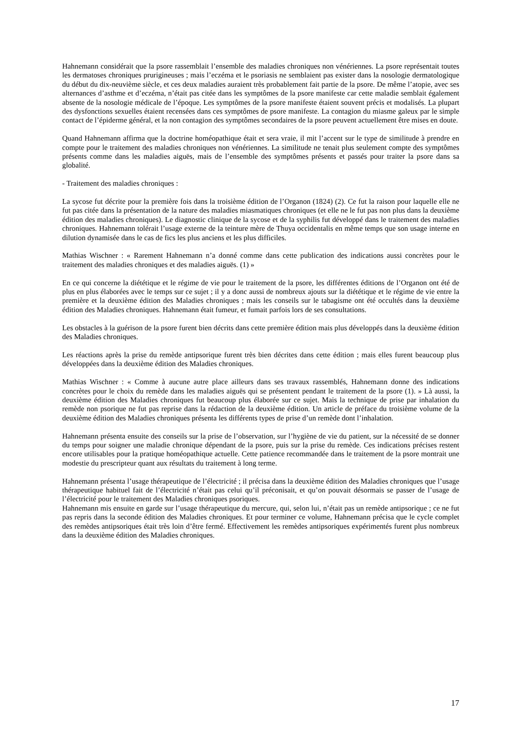Hahnemann considérait que la psore rassemblait l’ensemble des maladies chroniques non vénériennes. La psore représentait toutes les dermatoses chroniques prurigineuses ; mais l’eczéma et le psoriasis ne semblaient pas exister dans la nosologie dermatologique du début du dix-neuvième siècle, et ces deux maladies auraient très probablement fait partie de la psore. De même l’atopie, avec ses alternances d’asthme et d’eczéma, n’était pas citée dans les symptômes de la psore manifeste car cette maladie semblait également absente de la nosologie médicale de l’époque. Les symptômes de la psore manifeste étaient souvent précis et modalisés. La plupart des dysfonctions sexuelles étaient recensées dans ces symptômes de psore manifeste. La contagion du miasme galeux par le simple contact de l’épiderme général, et la non contagion des symptômes secondaires de la psore peuvent actuellement être mises en doute.
Quand Hahnemann affirma que la doctrine homéopathique était et sera vraie, il mit l’accent sur le type de similitude à prendre en compte pour le traitement des maladies chroniques non vénériennes. La similitude ne tenait plus seulement compte des symptômes présents comme dans les maladies aiguës, mais de l’ensemble des symptômes présents et passés pour traiter la psore dans sa globalité.
- Traitement des maladies chroniques :
La sycose fut décrite pour la première fois dans la troisième édition de l’Organon (1824) (2). Ce fut la raison pour laquelle elle ne fut pas citée dans la présentation de la nature des maladies miasmatiques chroniques (et elle ne le fut pas non plus dans la deuxième édition des maladies chroniques). Le diagnostic clinique de la sycose et de la syphilis fut développé dans le traitement des maladies chroniques. Hahnemann tolérait l’usage externe de la teinture mère de Thuya occidentalis en même temps que son usage interne en dilution dynamisée dans le cas de fics les plus anciens et les plus difficiles.
Mathias Wischner : « Rarement Hahnemann n’a donné comme dans cette publication des indications aussi concrètes pour le traitement des maladies chroniques et des maladies aiguës. (1) »
En ce qui concerne la diététique et le régime de vie pour le traitement de la psore, les différentes éditions de l’Organon ont été de plus en plus élaborées avec le temps sur ce sujet ; il y a donc aussi de nombreux ajouts sur la diététique et le régime de vie entre la première et la deuxième édition des Maladies chroniques ; mais les conseils sur le tabagisme ont été occultés dans la deuxième édition des Maladies chroniques. Hahnemann était fumeur, et fumait parfois lors de ses consultations.
Les obstacles à la guérison de la psore furent bien décrits dans cette première édition mais plus développés dans la deuxième édition des Maladies chroniques.
Les réactions après la prise du remède antipsorique furent très bien décrites dans cette édition ; mais elles furent beaucoup plus développées dans la deuxième édition des Maladies chroniques.
Mathias Wischner : « Comme à aucune autre place ailleurs dans ses travaux rassemblés, Hahnemann donne des indications concrètes pour le choix du remède dans les maladies aiguës qui se présentent pendant le traitement de la psore (1). » Là aussi, la deuxième édition des Maladies chroniques fut beaucoup plus élaborée sur ce sujet. Mais la technique de prise par inhalation du remède non psorique ne fut pas reprise dans la rédaction de la deuxième édition. Un article de préface du troisième volume de la deuxième édition des Maladies chroniques présenta les différents types de prise d’un remède dont l’inhalation.
Hahnemann présenta ensuite des conseils sur la prise de l’observation, sur l’hygiène de vie du patient, sur la nécessité de se donner du temps pour soigner une maladie chronique dépendant de la psore, puis sur la prise du remède. Ces indications précises restent encore utilisables pour la pratique homéopathique actuelle. Cette patience recommandée dans le traitement de la psore montrait une modestie du prescripteur quant aux résultats du traitement à long terme.
Hahnemann présenta l’usage thérapeutique de l’électricité ; il précisa dans la deuxième édition des Maladies chroniques que l’usage thérapeutique habituel fait de l’électricité n’était pas celui qu’il préconisait, et qu’on pouvait désormais se passer de l’usage de l’électricité pour le traitement des Maladies chroniques psoriques.
Hahnemann mis ensuite en garde sur l’usage thérapeutique du mercure, qui, selon lui, n’était pas un remède antipsorique ; ce ne fut pas repris dans la seconde édition des Maladies chroniques. Et pour terminer ce volume, Hahnemann précisa que le cycle complet des remèdes antipsoriques était très loin d’être fermé. Effectivement les remèdes antipsoriques expérimentés furent plus nombreux dans la deuxième édition des Maladies chroniques.
17